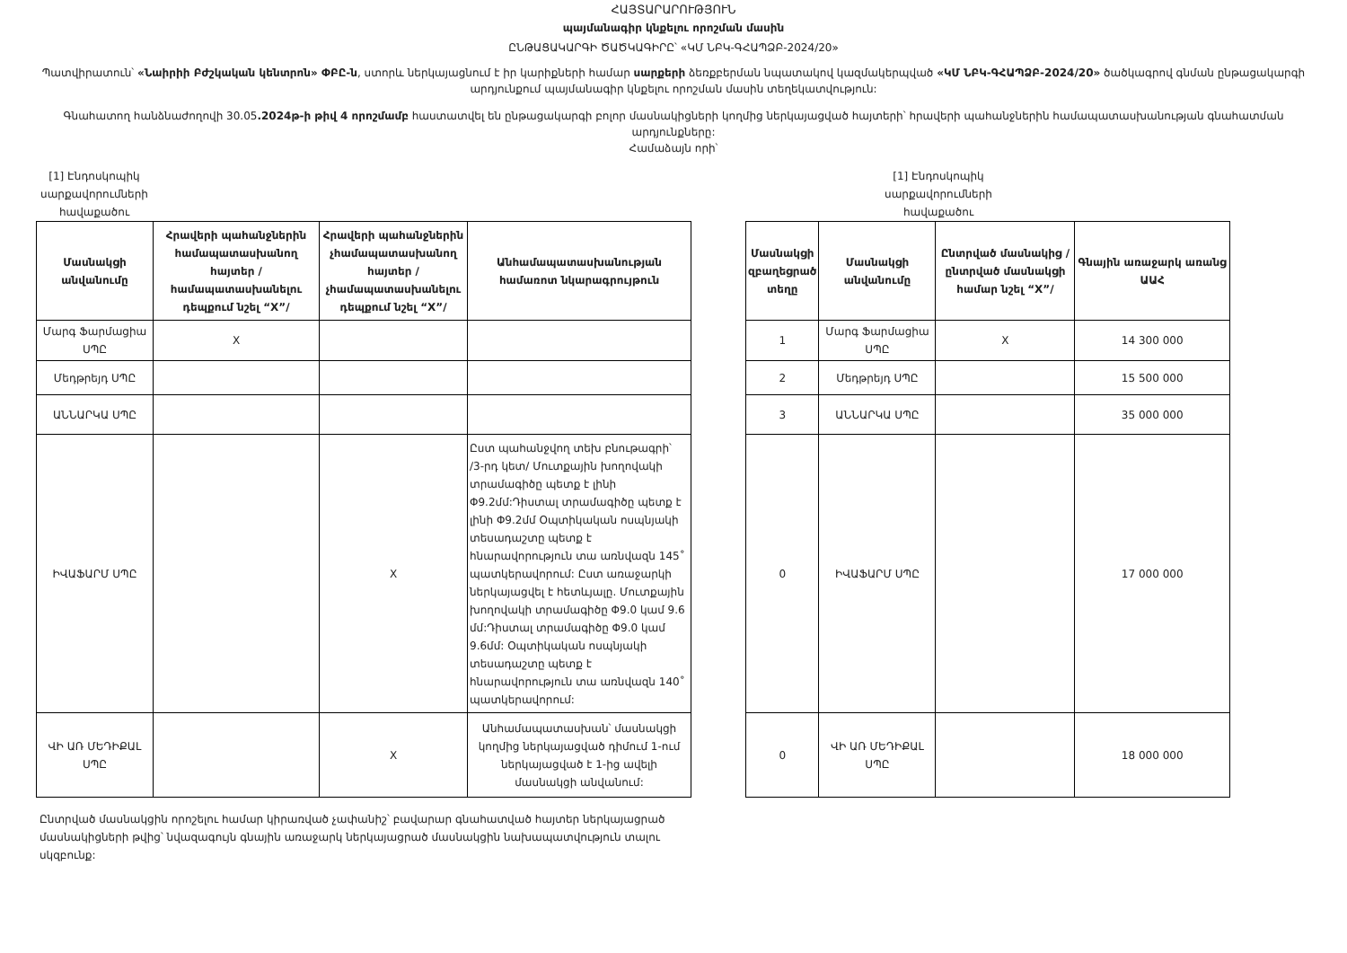ՀԱՅՏԱՐԱՐՈՒԹՅՈՒՆ
պայմանագիր կնքելու որոշման մասին
ԸՆԹԱՑԱԿԱՐԳԻ ԾԱԾԿԱԳԻՐԸ՝ «ԿՄ ՆԲԿ-ԳՀԱՊՁԲ-2024/20»
Պատվիրատուն՝ «Նաիրիի Բժշկական կենտրոն» ՓԲԸ-ն, ստորև ներկայացնում է իր կարիքների համար սարքերի ձեռքբերման նպատակով կազմակերպված «ԿՄ ՆԲԿ-ԳՀԱՊՁԲ-2024/20» ծածկագրով գնման ընթացակարգի արդյունքում պայմանագիր կնքելու որոշման մասին տեղեկատվություն:
Գնահատող հանձնաժողովի 30.05.2024թ-ի թիվ 4 որոշմամբ հաստատվել են ընթացակարգի բոլոր մասնակիցների կողմից ներկայացված հայտերի՝ հրավերի պահանջներին համապատասխանության գնահատման արդյունքները:
Համաձայն որի՝
[1] Էնդոսկոպիկ սարքավորումների հավաքածու
| Մասնակցի անվանումը | Հրավերի պահանջներին համապատասխանող հայտեր /համապատասխանելու դեպքում նշել “X”/ | Հրավերի պահանջներին չհամապատասխանող հայտեր /չհամապատասխանելու դեպքում նշել “X”/ | Անհամապատասխանության համառոտ նկարագրույթուն |
| --- | --- | --- | --- |
| Մարգ Ֆարմացիա ՍՊԸ | X | | |
| Մեդթրեյդ ՍՊԸ | | | |
| ԱՆՆԱՐԿԱ ՍՊԸ | | | |
| ԻՎԱՖԱՐՄ ՍՊԸ | | X | Ըստ պահանջվող տեխ բնութագրի՝ /3-րդ կետ/ Մուտքային խողովակի տրամագիծը պետք է լինի Φ9.2մմ:Դիստալ տրամագիծը պետք է լինի Φ9.2մմ Օպտիկական ոսպնյակի տեսադաշտը պետք է հնարավորություն տա առնվազն 145˚ պատկերավորում: Ըստ առաջարկի ներկայացվել է հետևյալը. Մուտքային խողովակի տրամագիծը Φ9.0 կամ 9.6 մմ:Դիստալ տրամագիծը Φ9.0 կամ 9.6մմ: Օպտիկական ոսպնյակի տեսադաշտը պետք է հնարավորություն տա առնվազն 140˚ պատկերավորում: |
| ՎԻ ԱՌ ՄԵԴԻՔԱԼ ՍՊԸ | | X | Անհամապատասխան՝ մասնակցի կողմից ներկայացված դիմում 1-ում ներկայացված է 1-ից ավելի մասնակցի անվանում: |
[1] Էնդոսկոպիկ սարքավորումների հավաքածու
| Մասնակցի զբաղեցրած տեղը | Մասնակցի անվանումը | Ընտրված մասնակից /ընտրված մասնակցի համար նշել “X”/ | Գնային առաջարկ առանց ԱԱՀ |
| --- | --- | --- | --- |
| 1 | Մարգ Ֆարմացիա ՍՊԸ | X | 14 300 000 |
| 2 | Մեդթրեյդ ՍՊԸ | | 15 500 000 |
| 3 | ԱՆՆԱՐԿԱ ՍՊԸ | | 35 000 000 |
| 0 | ԻՎԱՖԱՐՄ ՍՊԸ | | 17 000 000 |
| 0 | ՎԻ ԱՌ ՄԵԴԻՔԱԼ ՍՊԸ | | 18 000 000 |
Ընտրված մասնակցին որոշելու համար կիրառված չափանիշ՝ բավարար գնահատված հայտեր ներկայացրած մասնակիցների թվից՝ նվազագույն գնային առաջարկ ներկայացրած մասնակցին նախապատվություն տալու սկզբունք: